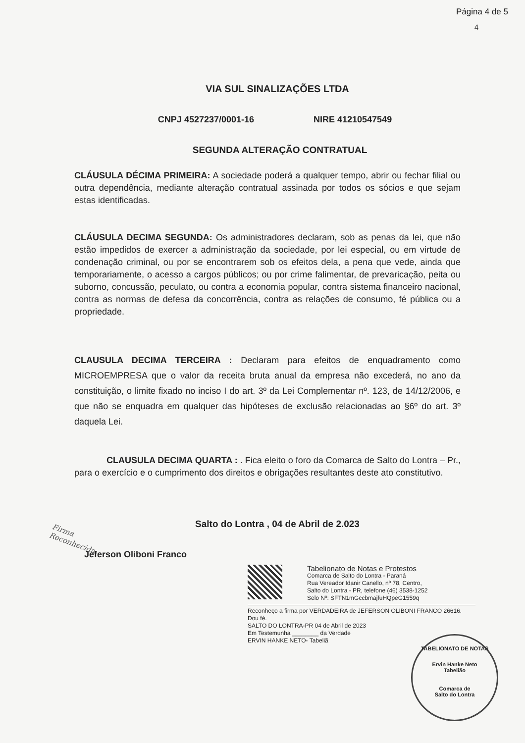Página 4 de 5
4
VIA SUL SINALIZAÇÕES LTDA
CNPJ 4527237/0001-16 NIRE 41210547549
SEGUNDA ALTERAÇÃO CONTRATUAL
CLÁUSULA DÉCIMA PRIMEIRA: A sociedade poderá a qualquer tempo, abrir ou fechar filial ou outra dependência, mediante alteração contratual assinada por todos os sócios e que sejam estas identificadas.
CLÁUSULA DECIMA SEGUNDA: Os administradores declaram, sob as penas da lei, que não estão impedidos de exercer a administração da sociedade, por lei especial, ou em virtude de condenação criminal, ou por se encontrarem sob os efeitos dela, a pena que vede, ainda que temporariamente, o acesso a cargos públicos; ou por crime falimentar, de prevaricação, peita ou suborno, concussão, peculato, ou contra a economia popular, contra sistema financeiro nacional, contra as normas de defesa da concorrência, contra as relações de consumo, fé pública ou a propriedade.
CLAUSULA DECIMA TERCEIRA : Declaram para efeitos de enquadramento como MICROEMPRESA que o valor da receita bruta anual da empresa não excederá, no ano da constituição, o limite fixado no inciso I do art. 3º da Lei Complementar nº. 123, de 14/12/2006, e que não se enquadra em qualquer das hipóteses de exclusão relacionadas ao §6º do art. 3º daquela Lei.
CLAUSULA DECIMA QUARTA : . Fica eleito o foro da Comarca de Salto do Lontra – Pr., para o exercício e o cumprimento dos direitos e obrigações resultantes deste ato constitutivo.
Firma
Reconhecida
Salto do Lontra , 04 de Abril de 2.023
Jeferson Oliboni Franco
Tabelionato de Notas e Protestos
Comarca de Salto do Lontra - Paraná
Rua Vereador Idanir Canello, nº 78, Centro,
Salto do Lontra - PR, telefone (46) 3538-1252
Selo Nº: SFTN1mGccbmajfuHQpeG1559q
Reconheço a firma por VERDADEIRA de JEFERSON OLIBONI FRANCO 26616.
Dou fé.
SALTO DO LONTRA-PR 04 de Abril de 2023
Em Testemunha ________ da Verdade
ERVIN HANKE NETO- Tabeliã
TABELIONATO DE NOTAS
Ervin Hanke Neto
Tabelião
Comarca de
Salto do Lontra